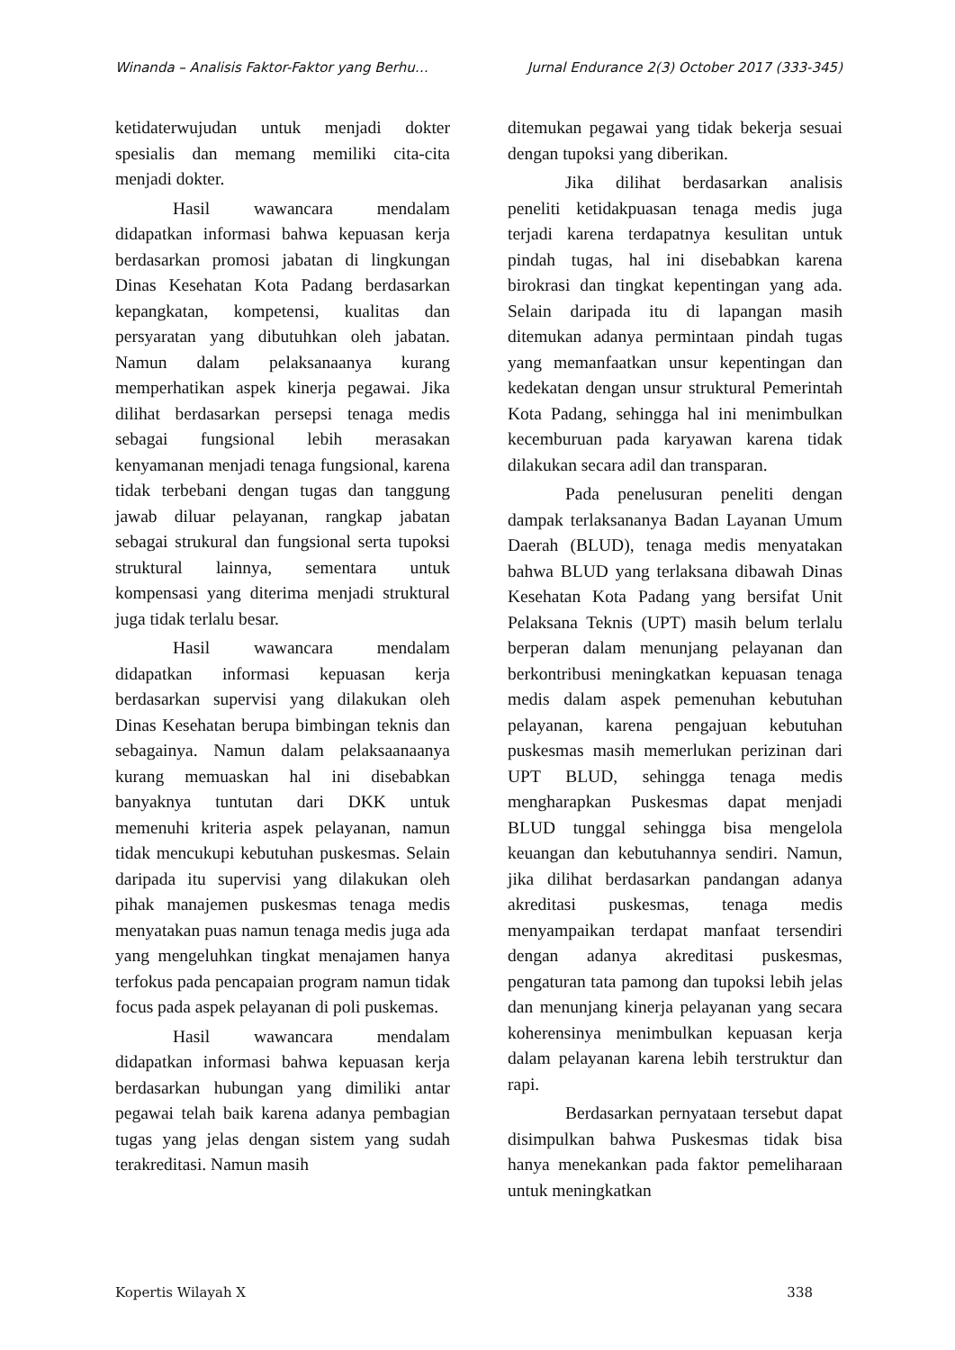Winanda – Analisis Faktor-Faktor yang Berhu… Jurnal Endurance 2(3) October 2017 (333-345)
ketidaterwujudan untuk menjadi dokter spesialis dan memang memiliki cita-cita menjadi dokter.
Hasil wawancara mendalam didapatkan informasi bahwa kepuasan kerja berdasarkan promosi jabatan di lingkungan Dinas Kesehatan Kota Padang berdasarkan kepangkatan, kompetensi, kualitas dan persyaratan yang dibutuhkan oleh jabatan. Namun dalam pelaksanaanya kurang memperhatikan aspek kinerja pegawai. Jika dilihat berdasarkan persepsi tenaga medis sebagai fungsional lebih merasakan kenyamanan menjadi tenaga fungsional, karena tidak terbebani dengan tugas dan tanggung jawab diluar pelayanan, rangkap jabatan sebagai strukural dan fungsional serta tupoksi struktural lainnya, sementara untuk kompensasi yang diterima menjadi struktural juga tidak terlalu besar.
Hasil wawancara mendalam didapatkan informasi kepuasan kerja berdasarkan supervisi yang dilakukan oleh Dinas Kesehatan berupa bimbingan teknis dan sebagainya. Namun dalam pelaksaanaanya kurang memuaskan hal ini disebabkan banyaknya tuntutan dari DKK untuk memenuhi kriteria aspek pelayanan, namun tidak mencukupi kebutuhan puskesmas. Selain daripada itu supervisi yang dilakukan oleh pihak manajemen puskesmas tenaga medis menyatakan puas namun tenaga medis juga ada yang mengeluhkan tingkat menajamen hanya terfokus pada pencapaian program namun tidak focus pada aspek pelayanan di poli puskemas.
Hasil wawancara mendalam didapatkan informasi bahwa kepuasan kerja berdasarkan hubungan yang dimiliki antar pegawai telah baik karena adanya pembagian tugas yang jelas dengan sistem yang sudah terakreditasi. Namun masih
ditemukan pegawai yang tidak bekerja sesuai dengan tupoksi yang diberikan.
Jika dilihat berdasarkan analisis peneliti ketidakpuasan tenaga medis juga terjadi karena terdapatnya kesulitan untuk pindah tugas, hal ini disebabkan karena birokrasi dan tingkat kepentingan yang ada. Selain daripada itu di lapangan masih ditemukan adanya permintaan pindah tugas yang memanfaatkan unsur kepentingan dan kedekatan dengan unsur struktural Pemerintah Kota Padang, sehingga hal ini menimbulkan kecemburuan pada karyawan karena tidak dilakukan secara adil dan transparan.
Pada penelusuran peneliti dengan dampak terlaksananya Badan Layanan Umum Daerah (BLUD), tenaga medis menyatakan bahwa BLUD yang terlaksana dibawah Dinas Kesehatan Kota Padang yang bersifat Unit Pelaksana Teknis (UPT) masih belum terlalu berperan dalam menunjang pelayanan dan berkontribusi meningkatkan kepuasan tenaga medis dalam aspek pemenuhan kebutuhan pelayanan, karena pengajuan kebutuhan puskesmas masih memerlukan perizinan dari UPT BLUD, sehingga tenaga medis mengharapkan Puskesmas dapat menjadi BLUD tunggal sehingga bisa mengelola keuangan dan kebutuhannya sendiri. Namun, jika dilihat berdasarkan pandangan adanya akreditasi puskesmas, tenaga medis menyampaikan terdapat manfaat tersendiri dengan adanya akreditasi puskesmas, pengaturan tata pamong dan tupoksi lebih jelas dan menunjang kinerja pelayanan yang secara koherensinya menimbulkan kepuasan kerja dalam pelayanan karena lebih terstruktur dan rapi.
Berdasarkan pernyataan tersebut dapat disimpulkan bahwa Puskesmas tidak bisa hanya menekankan pada faktor pemeliharaan untuk meningkatkan
Kopertis Wilayah X 338